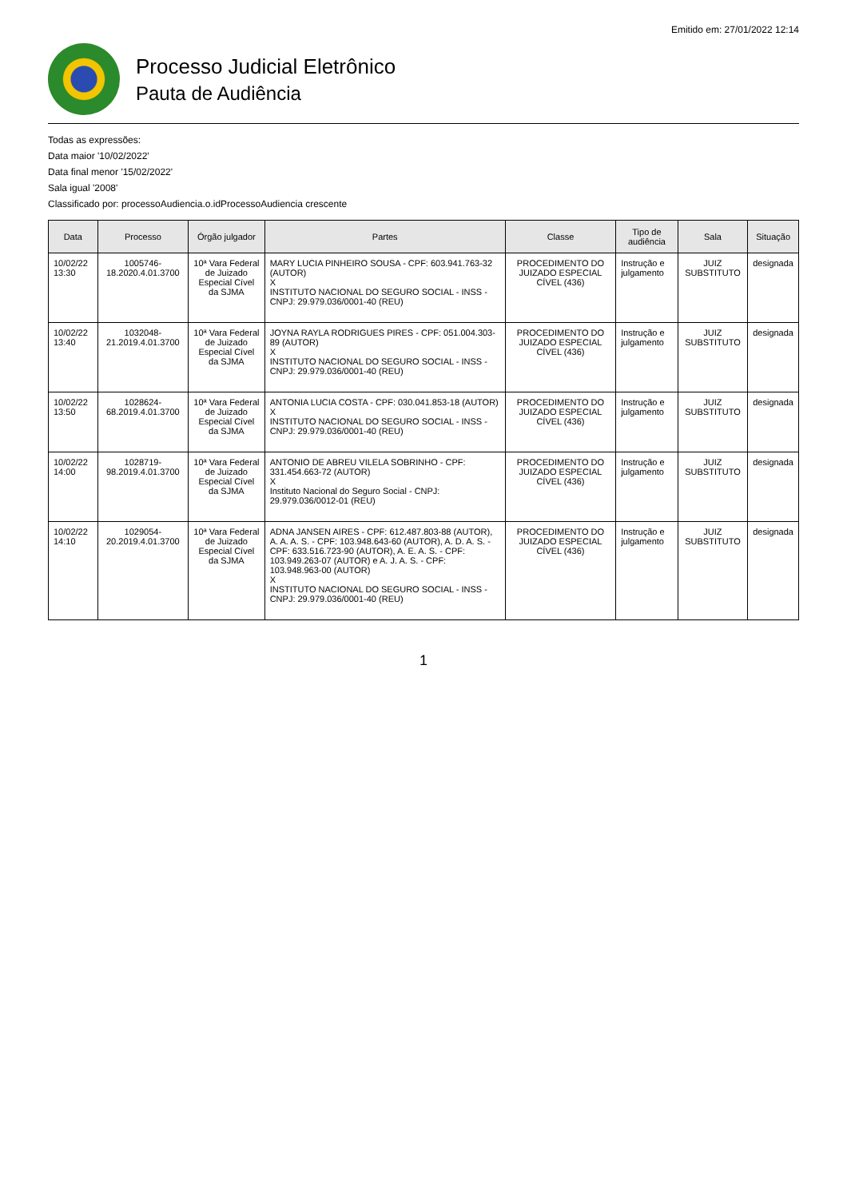Emitido em: 27/01/2022 12:14
Processo Judicial Eletrônico
Pauta de Audiência
Todas as expressões:
Data maior '10/02/2022'
Data final menor '15/02/2022'
Sala igual '2008'
Classificado por: processoAudiencia.o.idProcessoAudiencia crescente
| Data | Processo | Órgão julgador | Partes | Classe | Tipo de audiência | Sala | Situação |
| --- | --- | --- | --- | --- | --- | --- | --- |
| 10/02/22 13:30 | 1005746-18.2020.4.01.3700 | 10ª Vara Federal de Juizado Especial Cível da SJMA | MARY LUCIA PINHEIRO SOUSA - CPF: 603.941.763-32 (AUTOR) X INSTITUTO NACIONAL DO SEGURO SOCIAL - INSS - CNPJ: 29.979.036/0001-40 (REU) | PROCEDIMENTO DO JUIZADO ESPECIAL CÍVEL (436) | Instrução e julgamento | JUIZ SUBSTITUTO | designada |
| 10/02/22 13:40 | 1032048-21.2019.4.01.3700 | 10ª Vara Federal de Juizado Especial Cível da SJMA | JOYNA RAYLA RODRIGUES PIRES - CPF: 051.004.303-89 (AUTOR) X INSTITUTO NACIONAL DO SEGURO SOCIAL - INSS - CNPJ: 29.979.036/0001-40 (REU) | PROCEDIMENTO DO JUIZADO ESPECIAL CÍVEL (436) | Instrução e julgamento | JUIZ SUBSTITUTO | designada |
| 10/02/22 13:50 | 1028624-68.2019.4.01.3700 | 10ª Vara Federal de Juizado Especial Cível da SJMA | ANTONIA LUCIA COSTA - CPF: 030.041.853-18 (AUTOR) X INSTITUTO NACIONAL DO SEGURO SOCIAL - INSS - CNPJ: 29.979.036/0001-40 (REU) | PROCEDIMENTO DO JUIZADO ESPECIAL CÍVEL (436) | Instrução e julgamento | JUIZ SUBSTITUTO | designada |
| 10/02/22 14:00 | 1028719-98.2019.4.01.3700 | 10ª Vara Federal de Juizado Especial Cível da SJMA | ANTONIO DE ABREU VILELA SOBRINHO - CPF: 331.454.663-72 (AUTOR) X Instituto Nacional do Seguro Social - CNPJ: 29.979.036/0012-01 (REU) | PROCEDIMENTO DO JUIZADO ESPECIAL CÍVEL (436) | Instrução e julgamento | JUIZ SUBSTITUTO | designada |
| 10/02/22 14:10 | 1029054-20.2019.4.01.3700 | 10ª Vara Federal de Juizado Especial Cível da SJMA | ADNA JANSEN AIRES - CPF: 612.487.803-88 (AUTOR), A. A. A. S. - CPF: 103.948.643-60 (AUTOR), A. D. A. S. - CPF: 633.516.723-90 (AUTOR), A. E. A. S. - CPF: 103.949.263-07 (AUTOR) e A. J. A. S. - CPF: 103.948.963-00 (AUTOR) X INSTITUTO NACIONAL DO SEGURO SOCIAL - INSS - CNPJ: 29.979.036/0001-40 (REU) | PROCEDIMENTO DO JUIZADO ESPECIAL CÍVEL (436) | Instrução e julgamento | JUIZ SUBSTITUTO | designada |
1